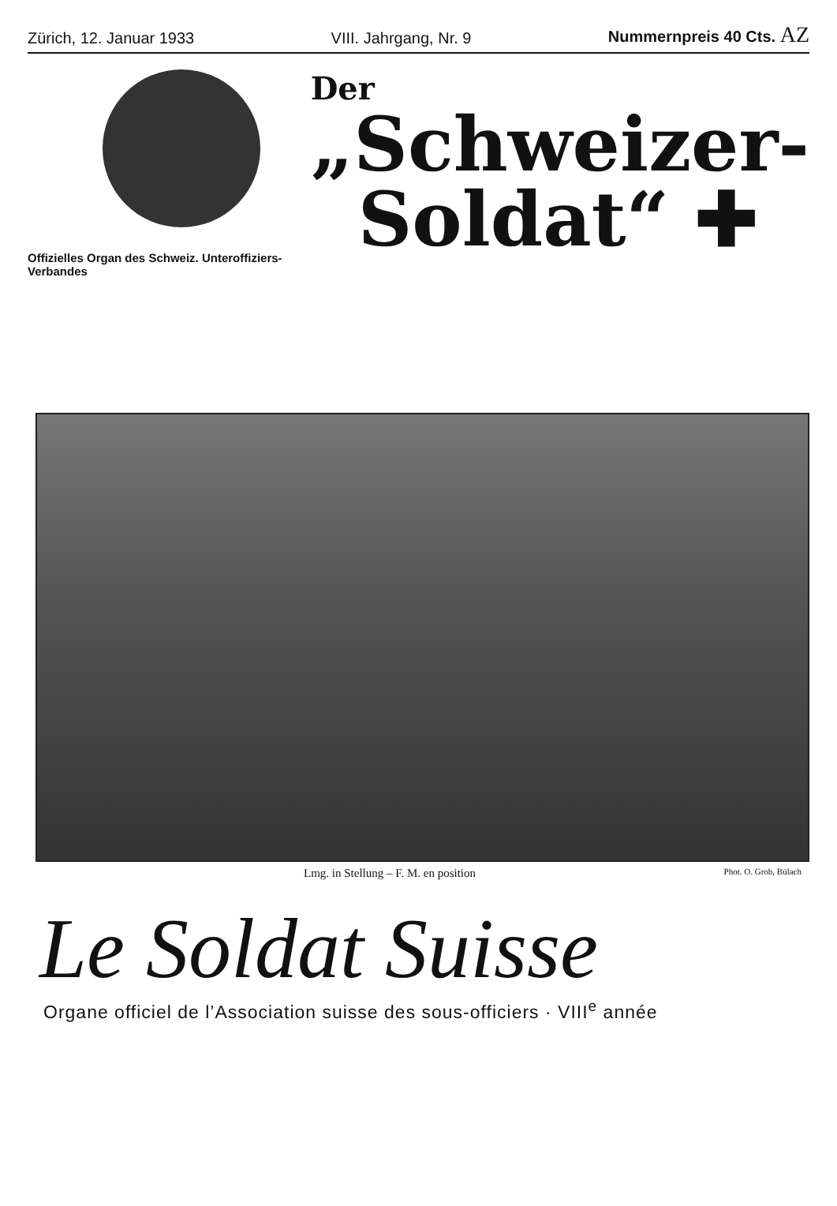Zürich, 12. Januar 1933 VIII. Jahrgang, Nr. 9 Nummernpreis 40 Cts. AZ
Offizielles Organ des Schweiz. Unteroffiziers-Verbandes
Der
„Schweizer-
Soldat“ ✚
Lmg. in Stellung – F. M. en position Phot. O. Grob, Bülach
Le Soldat Suisse
Organe officiel de l’Association suisse des sous-officiers · VIII<sup>e</sup> année